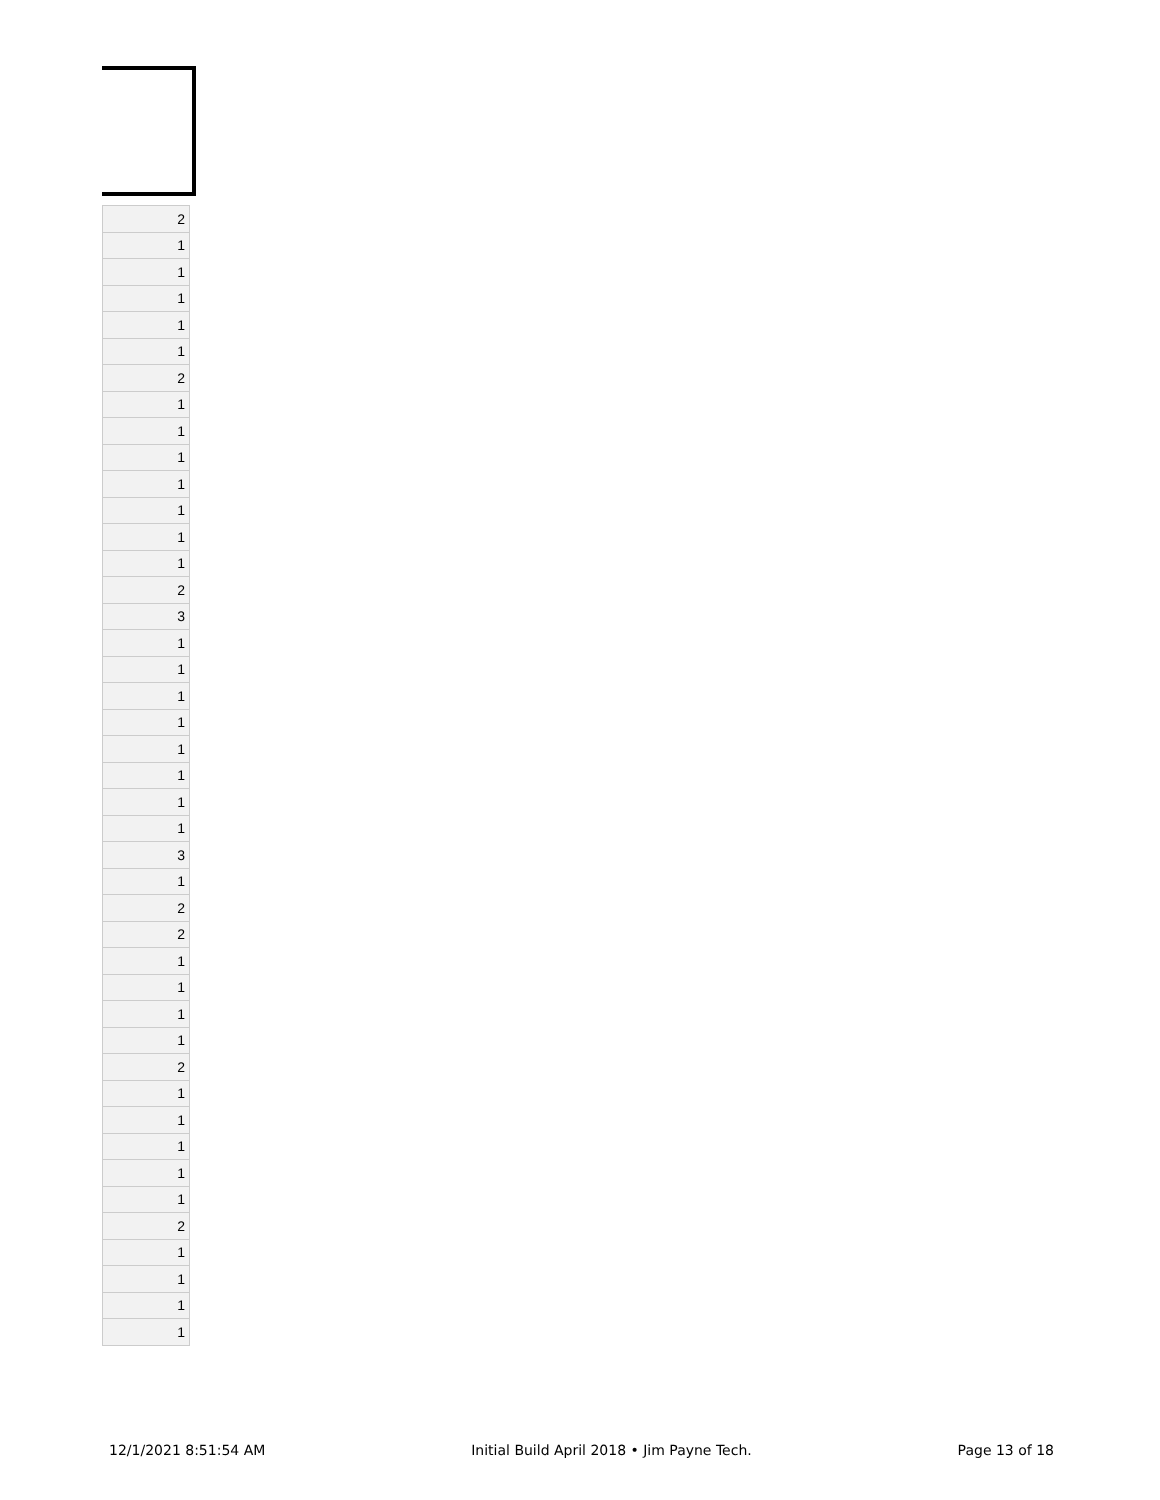| 2 |
| 1 |
| 1 |
| 1 |
| 1 |
| 1 |
| 2 |
| 1 |
| 1 |
| 1 |
| 1 |
| 1 |
| 1 |
| 1 |
| 2 |
| 3 |
| 1 |
| 1 |
| 1 |
| 1 |
| 1 |
| 1 |
| 1 |
| 1 |
| 3 |
| 1 |
| 2 |
| 2 |
| 1 |
| 1 |
| 1 |
| 1 |
| 2 |
| 1 |
| 1 |
| 1 |
| 1 |
| 1 |
| 2 |
| 1 |
| 1 |
| 1 |
| 1 |
12/1/2021 8:51:54 AM Initial Build April 2018 • Jim Payne Tech. Page 13 of 18